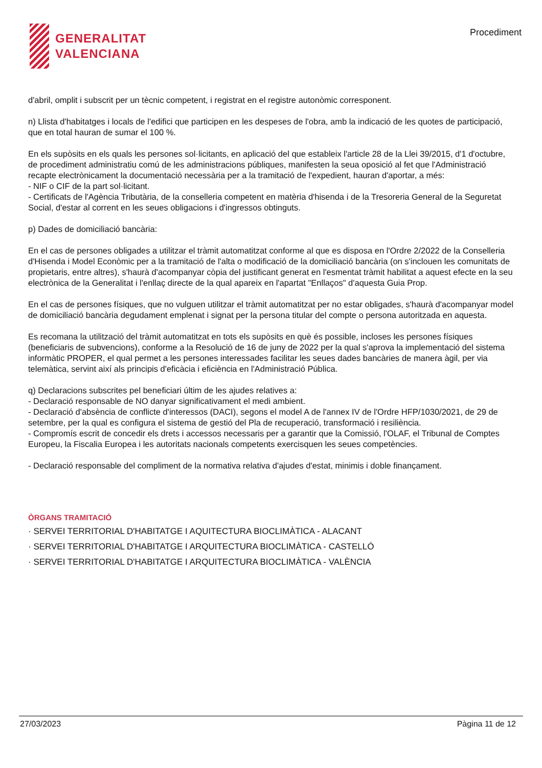GENERALITAT
VALENCIANA
Procediment
d'abril, omplit i subscrit per un tècnic competent, i registrat en el registre autonòmic corresponent.
n) Llista d'habitatges i locals de l'edifici que participen en les despeses de l'obra, amb la indicació de les quotes de participació, que en total hauran de sumar el 100 %.
En els supòsits en els quals les persones sol·licitants, en aplicació del que estableix l'article 28 de la Llei 39/2015, d'1 d'octubre, de procediment administratiu comú de les administracions públiques, manifesten la seua oposició al fet que l'Administració recapte electrònicament la documentació necessària per a la tramitació de l'expedient, hauran d'aportar, a més:
- NIF o CIF de la part sol·licitant.
- Certificats de l'Agència Tributària, de la conselleria competent en matèria d'hisenda i de la Tresoreria General de la Seguretat Social, d'estar al corrent en les seues obligacions i d'ingressos obtinguts.
p) Dades de domiciliació bancària:
En el cas de persones obligades a utilitzar el tràmit automatitzat conforme al que es disposa en l'Ordre 2/2022 de la Conselleria d'Hisenda i Model Econòmic per a la tramitació de l'alta o modificació de la domiciliació bancària (on s'inclouen les comunitats de propietaris, entre altres), s'haurà d'acompanyar còpia del justificant generat en l'esmentat tràmit habilitat a aquest efecte en la seu electrònica de la Generalitat i l'enllaç directe de la qual apareix en l'apartat "Enllaços" d'aquesta Guia Prop.
En el cas de persones físiques, que no vulguen utilitzar el tràmit automatitzat per no estar obligades, s'haurà d'acompanyar model de domiciliació bancària degudament emplenat i signat per la persona titular del compte o persona autoritzada en aquesta.
Es recomana la utilització del tràmit automatitzat en tots els supòsits en què és possible, incloses les persones físiques (beneficiaris de subvencions), conforme a la Resolució de 16 de juny de 2022 per la qual s'aprova la implementació del sistema informàtic PROPER, el qual permet a les persones interessades facilitar les seues dades bancàries de manera àgil, per via telemàtica, servint així als principis d'eficàcia i eficiència en l'Administració Pública.
q) Declaracions subscrites pel beneficiari últim de les ajudes relatives a:
- Declaració responsable de NO danyar significativament el medi ambient.
- Declaració d'absència de conflicte d'interessos (DACI), segons el model A de l'annex IV de l'Ordre HFP/1030/2021, de 29 de setembre, per la qual es configura el sistema de gestió del Pla de recuperació, transformació i resiliència.
- Compromís escrit de concedir els drets i accessos necessaris per a garantir que la Comissió, l'OLAF, el Tribunal de Comptes Europeu, la Fiscalia Europea i les autoritats nacionals competents exercisquen les seues competències.
- Declaració responsable del compliment de la normativa relativa d'ajudes d'estat, minimis i doble finançament.
ÒRGANS TRAMITACIÓ
· SERVEI TERRITORIAL D'HABITATGE I AQUITECTURA BIOCLIMÀTICA - ALACANT
· SERVEI TERRITORIAL D'HABITATGE I ARQUITECTURA BIOCLIMÀTICA - CASTELLÓ
· SERVEI TERRITORIAL D'HABITATGE I ARQUITECTURA BIOCLIMÀTICA - VALÈNCIA
27/03/2023 Pàgina 11 de 12